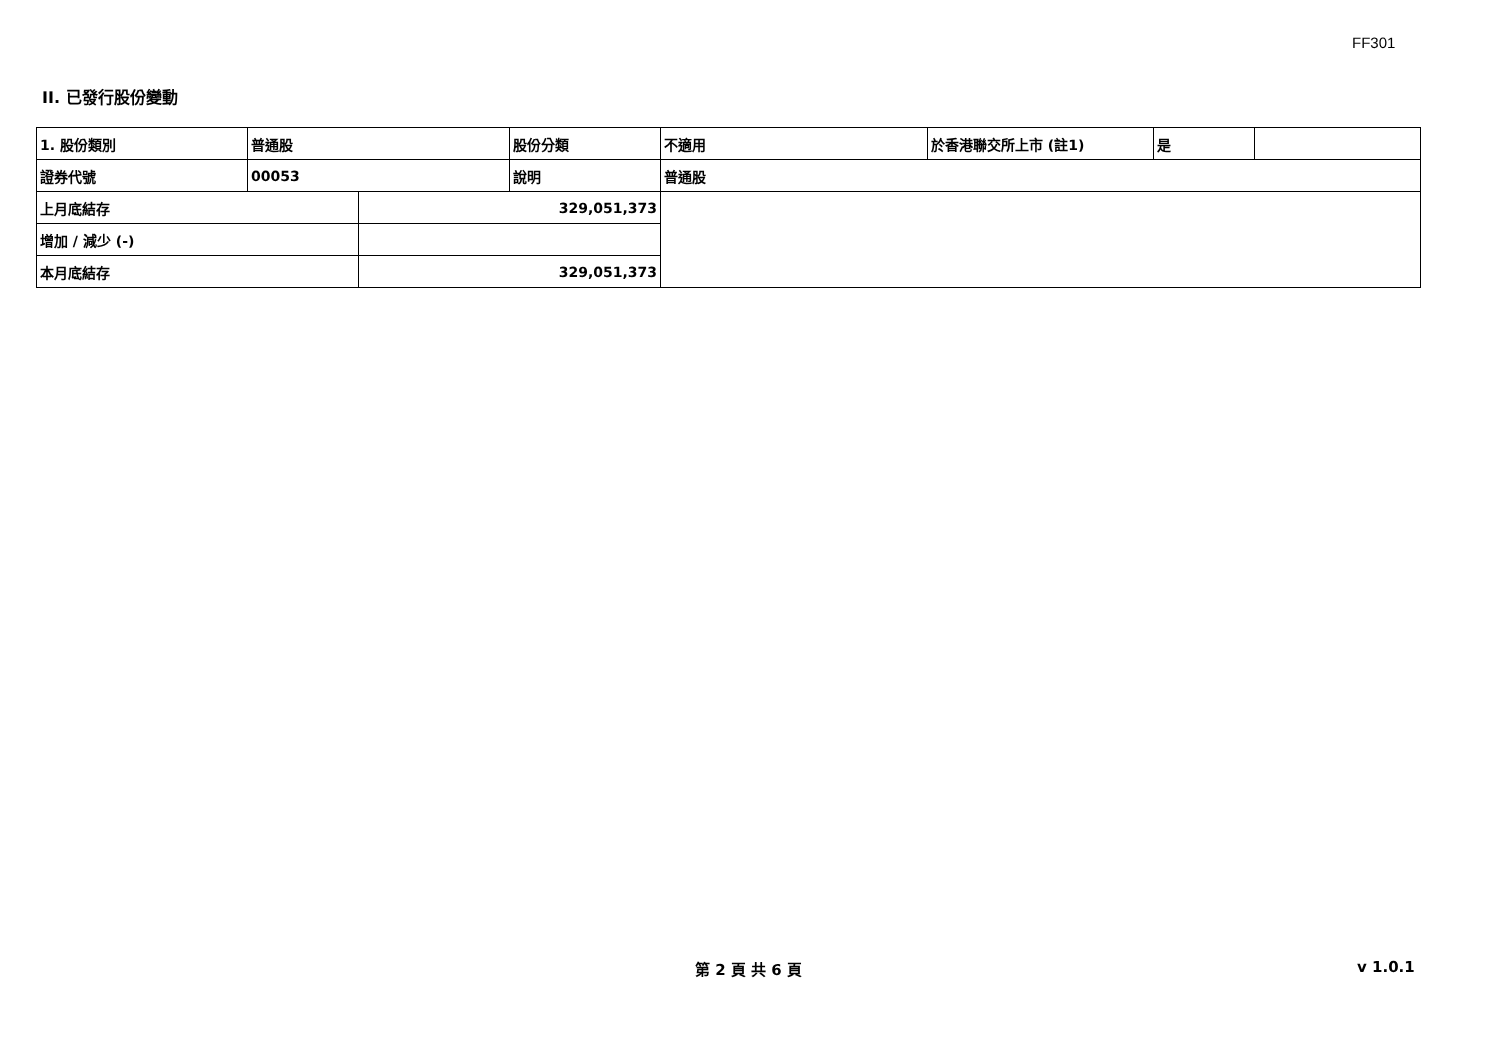FF301
II. 已發行股份變動
| 1. 股份類別 | 普通股 | | 股份分類 | 不適用 | 於香港聯交所上市 (註1) | 是 | |
| 證券代號 | 00053 | | 說明 | 普通股 | | | |
| 上月底結存 | | 329,051,373 | | | | | |
| 增加 / 減少 (-) | | | | | | | |
| 本月底結存 | | 329,051,373 | | | | | |
第 2 頁 共 6 頁 v 1.0.1